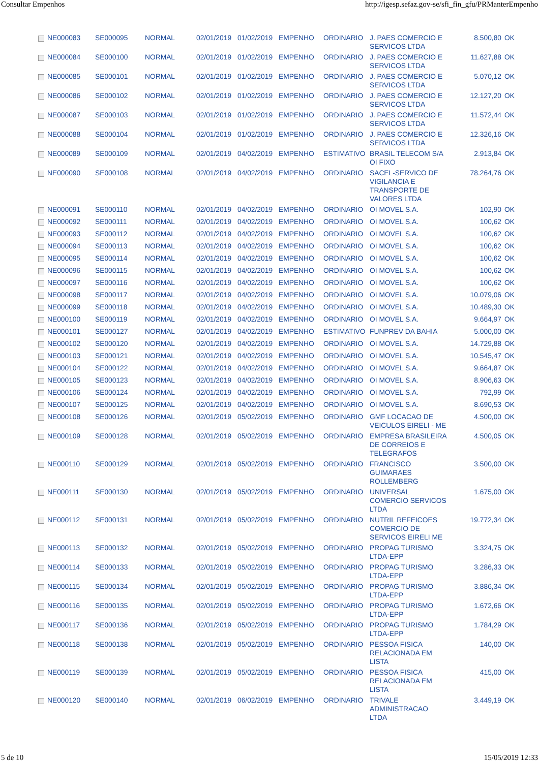Consultar Empenhos http://igesp.sefaz.gov-se/sfi_fin_gfu/PRManterEmpenho
| | NE000083 | SE000095 | NORMAL | 02/01/2019 | 01/02/2019 | EMPENHO | ORDINARIO | J. PAES COMERCIO E SERVICOS LTDA | 8.500,80 | OK |
| | NE000084 | SE000100 | NORMAL | 02/01/2019 | 01/02/2019 | EMPENHO | ORDINARIO | J. PAES COMERCIO E SERVICOS LTDA | 11.627,88 | OK |
| | NE000085 | SE000101 | NORMAL | 02/01/2019 | 01/02/2019 | EMPENHO | ORDINARIO | J. PAES COMERCIO E SERVICOS LTDA | 5.070,12 | OK |
| | NE000086 | SE000102 | NORMAL | 02/01/2019 | 01/02/2019 | EMPENHO | ORDINARIO | J. PAES COMERCIO E SERVICOS LTDA | 12.127,20 | OK |
| | NE000087 | SE000103 | NORMAL | 02/01/2019 | 01/02/2019 | EMPENHO | ORDINARIO | J. PAES COMERCIO E SERVICOS LTDA | 11.572,44 | OK |
| | NE000088 | SE000104 | NORMAL | 02/01/2019 | 01/02/2019 | EMPENHO | ORDINARIO | J. PAES COMERCIO E SERVICOS LTDA | 12.326,16 | OK |
| | NE000089 | SE000109 | NORMAL | 02/01/2019 | 04/02/2019 | EMPENHO | ESTIMATIVO | BRASIL TELECOM S/A OI FIXO | 2.913,84 | OK |
| | NE000090 | SE000108 | NORMAL | 02/01/2019 | 04/02/2019 | EMPENHO | ORDINARIO | SACEL-SERVICO DE VIGILANCIA E TRANSPORTE DE VALORES LTDA | 78.264,76 | OK |
| | NE000091 | SE000110 | NORMAL | 02/01/2019 | 04/02/2019 | EMPENHO | ORDINARIO | OI MOVEL S.A. | 102,90 | OK |
| | NE000092 | SE000111 | NORMAL | 02/01/2019 | 04/02/2019 | EMPENHO | ORDINARIO | OI MOVEL S.A. | 100,62 | OK |
| | NE000093 | SE000112 | NORMAL | 02/01/2019 | 04/02/2019 | EMPENHO | ORDINARIO | OI MOVEL S.A. | 100,62 | OK |
| | NE000094 | SE000113 | NORMAL | 02/01/2019 | 04/02/2019 | EMPENHO | ORDINARIO | OI MOVEL S.A. | 100,62 | OK |
| | NE000095 | SE000114 | NORMAL | 02/01/2019 | 04/02/2019 | EMPENHO | ORDINARIO | OI MOVEL S.A. | 100,62 | OK |
| | NE000096 | SE000115 | NORMAL | 02/01/2019 | 04/02/2019 | EMPENHO | ORDINARIO | OI MOVEL S.A. | 100,62 | OK |
| | NE000097 | SE000116 | NORMAL | 02/01/2019 | 04/02/2019 | EMPENHO | ORDINARIO | OI MOVEL S.A. | 100,62 | OK |
| | NE000098 | SE000117 | NORMAL | 02/01/2019 | 04/02/2019 | EMPENHO | ORDINARIO | OI MOVEL S.A. | 10.079,06 | OK |
| | NE000099 | SE000118 | NORMAL | 02/01/2019 | 04/02/2019 | EMPENHO | ORDINARIO | OI MOVEL S.A. | 10.489,30 | OK |
| | NE000100 | SE000119 | NORMAL | 02/01/2019 | 04/02/2019 | EMPENHO | ORDINARIO | OI MOVEL S.A. | 9.664,97 | OK |
| | NE000101 | SE000127 | NORMAL | 02/01/2019 | 04/02/2019 | EMPENHO | ESTIMATIVO | FUNPREV DA BAHIA | 5.000,00 | OK |
| | NE000102 | SE000120 | NORMAL | 02/01/2019 | 04/02/2019 | EMPENHO | ORDINARIO | OI MOVEL S.A. | 14.729,88 | OK |
| | NE000103 | SE000121 | NORMAL | 02/01/2019 | 04/02/2019 | EMPENHO | ORDINARIO | OI MOVEL S.A. | 10.545,47 | OK |
| | NE000104 | SE000122 | NORMAL | 02/01/2019 | 04/02/2019 | EMPENHO | ORDINARIO | OI MOVEL S.A. | 9.664,87 | OK |
| | NE000105 | SE000123 | NORMAL | 02/01/2019 | 04/02/2019 | EMPENHO | ORDINARIO | OI MOVEL S.A. | 8.906,63 | OK |
| | NE000106 | SE000124 | NORMAL | 02/01/2019 | 04/02/2019 | EMPENHO | ORDINARIO | OI MOVEL S.A. | 792,99 | OK |
| | NE000107 | SE000125 | NORMAL | 02/01/2019 | 04/02/2019 | EMPENHO | ORDINARIO | OI MOVEL S.A. | 8.690,53 | OK |
| | NE000108 | SE000126 | NORMAL | 02/01/2019 | 05/02/2019 | EMPENHO | ORDINARIO | GMF LOCACAO DE VEICULOS EIRELI - ME | 4.500,00 | OK |
| | NE000109 | SE000128 | NORMAL | 02/01/2019 | 05/02/2019 | EMPENHO | ORDINARIO | EMPRESA BRASILEIRA DE CORREIOS E TELEGRAFOS | 4.500,05 | OK |
| | NE000110 | SE000129 | NORMAL | 02/01/2019 | 05/02/2019 | EMPENHO | ORDINARIO | FRANCISCO GUIMARAES ROLLEMBERG | 3.500,00 | OK |
| | NE000111 | SE000130 | NORMAL | 02/01/2019 | 05/02/2019 | EMPENHO | ORDINARIO | UNIVERSAL COMERCIO SERVICOS LTDA | 1.675,00 | OK |
| | NE000112 | SE000131 | NORMAL | 02/01/2019 | 05/02/2019 | EMPENHO | ORDINARIO | NUTRIL REFEICOES COMERCIO DE SERVICOS EIRELI ME | 19.772,34 | OK |
| | NE000113 | SE000132 | NORMAL | 02/01/2019 | 05/02/2019 | EMPENHO | ORDINARIO | PROPAG TURISMO LTDA-EPP | 3.324,75 | OK |
| | NE000114 | SE000133 | NORMAL | 02/01/2019 | 05/02/2019 | EMPENHO | ORDINARIO | PROPAG TURISMO LTDA-EPP | 3.286,33 | OK |
| | NE000115 | SE000134 | NORMAL | 02/01/2019 | 05/02/2019 | EMPENHO | ORDINARIO | PROPAG TURISMO LTDA-EPP | 3.886,34 | OK |
| | NE000116 | SE000135 | NORMAL | 02/01/2019 | 05/02/2019 | EMPENHO | ORDINARIO | PROPAG TURISMO LTDA-EPP | 1.672,66 | OK |
| | NE000117 | SE000136 | NORMAL | 02/01/2019 | 05/02/2019 | EMPENHO | ORDINARIO | PROPAG TURISMO LTDA-EPP | 1.784,29 | OK |
| | NE000118 | SE000138 | NORMAL | 02/01/2019 | 05/02/2019 | EMPENHO | ORDINARIO | PESSOA FISICA RELACIONADA EM LISTA | 140,00 | OK |
| | NE000119 | SE000139 | NORMAL | 02/01/2019 | 05/02/2019 | EMPENHO | ORDINARIO | PESSOA FISICA RELACIONADA EM LISTA | 415,00 | OK |
| | NE000120 | SE000140 | NORMAL | 02/01/2019 | 06/02/2019 | EMPENHO | ORDINARIO | TRIVALE ADMINISTRACAO LTDA | 3.449,19 | OK |
5 de 10 15/05/2019 12:33